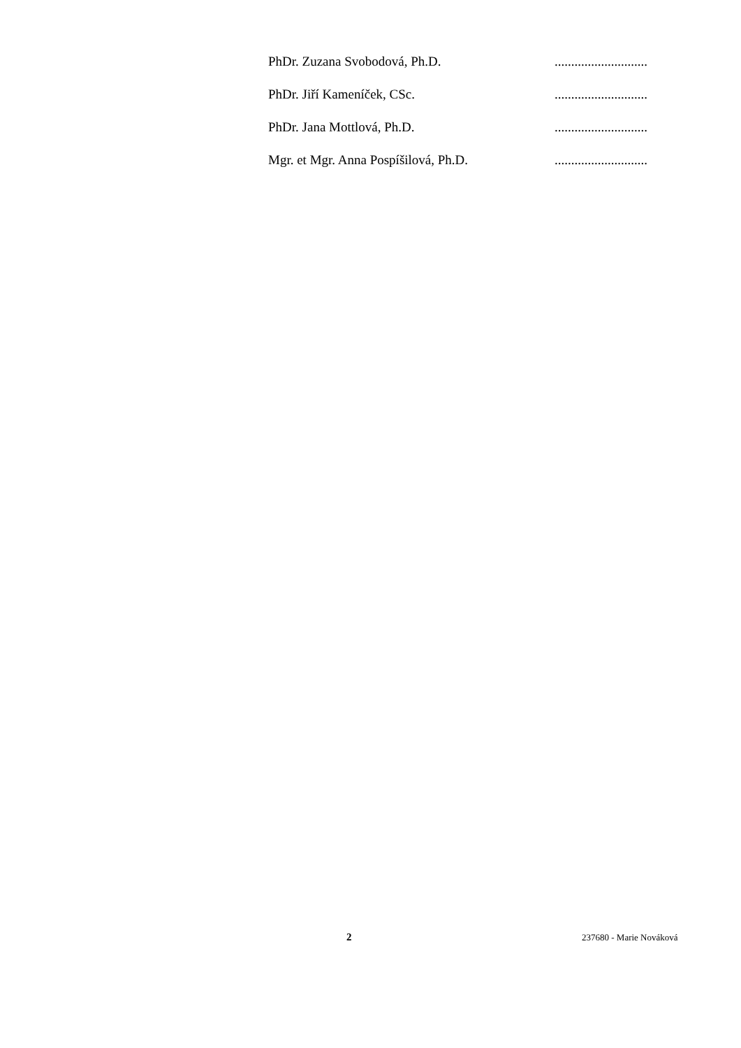PhDr. Zuzana Svobodová, Ph.D. ............................
PhDr. Jiří Kameníček, CSc. ............................
PhDr. Jana Mottlová, Ph.D. ............................
Mgr. et Mgr. Anna Pospíšilová, Ph.D. ............................
2 237680 - Marie Nováková